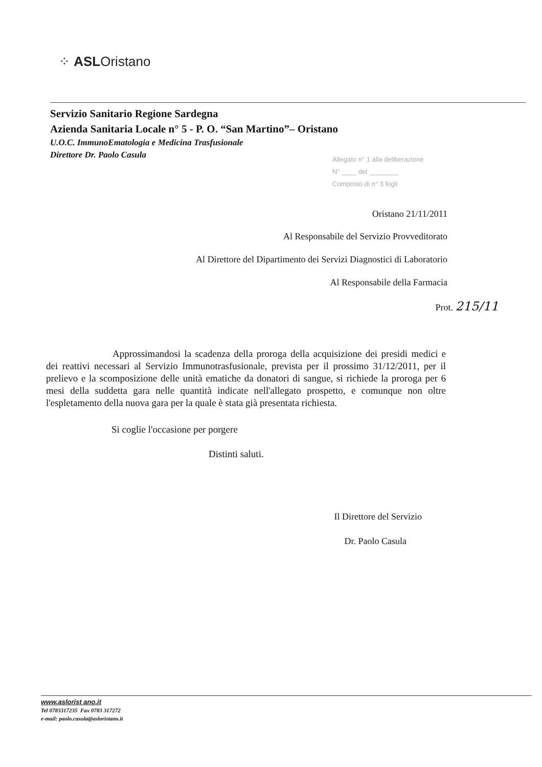⁘ ASLOristano
Servizio Sanitario Regione Sardegna
Azienda Sanitaria Locale n° 5 - P. O. “San Martino”– Oristano
U.O.C. ImmunoEmatologia e Medicina Trasfusionale
Direttore Dr. Paolo Casula
Allegato n° 1 alla deliberazione
N° ____ del ________
Composto di n° 3 fogli
Oristano 21/11/2011
Al Responsabile del Servizio Provveditorato
Al Direttore del Dipartimento dei Servizi Diagnostici di Laboratorio
Al Responsabile della Farmacia
Prot. 215/11
Approssimandosi la scadenza della proroga della acquisizione dei presidi medici e dei reattivi necessari al Servizio Immunotrasfusionale, prevista per il prossimo 31/12/2011, per il prelievo e la scomposizione delle unità ematiche da donatori di sangue, si richiede la proroga per 6 mesi della suddetta gara nelle quantità indicate nell'allegato prospetto, e comunque non oltre l'espletamento della nuova gara per la quale è stata già presentata richiesta.
Si coglie l'occasione per porgere
Distinti saluti.
Il Direttore del Servizio
Dr. Paolo Casula
www.aslorist ano.it
Tel 0783317235 Fax 0783 317272
e-mail: paolo.casula@asloristano.it